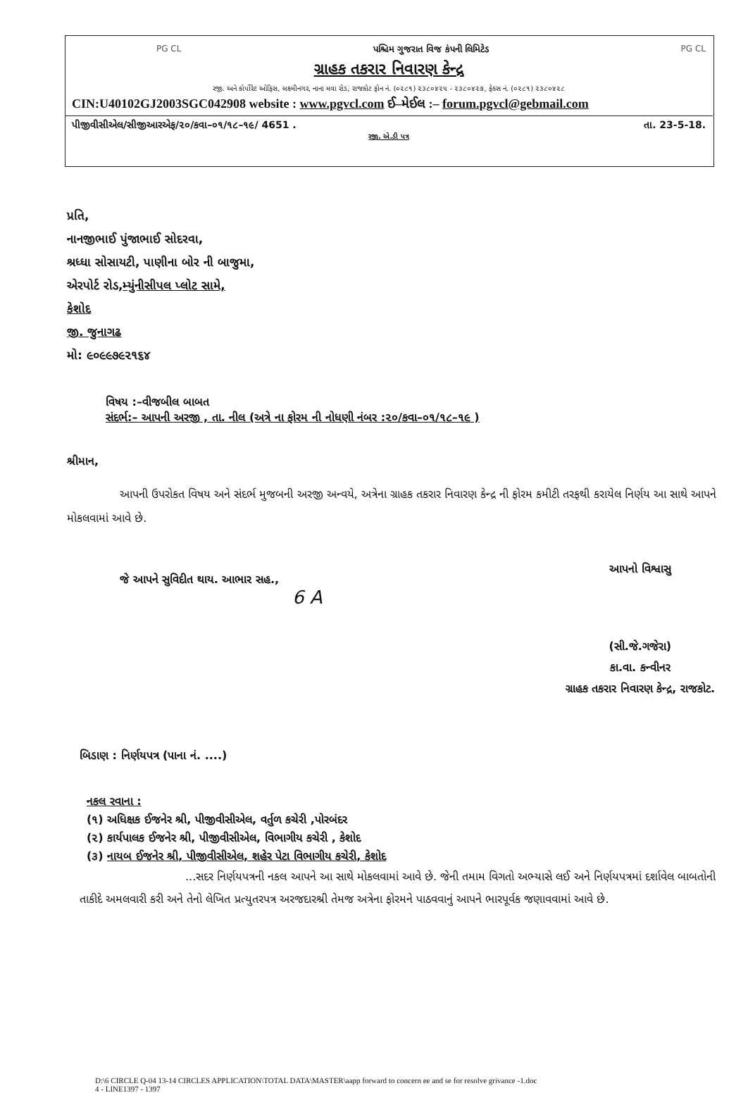PG CL પશ્ચિમ ગુજરાત વિજ કંપની લિમિટેડ PG CL
ગ્રાહક તકરાર નિવારણ કેન્દ્ર
રજી. અને કોર્પોરેટ ઓફિસ, લક્ષ્મીનગર, નાના મવા રોડ, રાજકોટ ફોન નં. (૦૨૮૧) ૨૩૮૦૪૨૫ - ૨૩૮૦૪૨૭, ફેક્સ નં. (૦૨૮૧) ૨૩૮૦૪૨૮
CIN:U40102GJ2003SGC042908 website : www.pgvcl.com ઈ–મેઈલ :– forum.pgvcl@gebmail.com
પીજીવીસીએલ/સીજીઆરએફ/૨૦/કવા–૦૧/૧૮–૧૯/ 4651 . તા. 23-5-18.
રજી. એ.ડી પત્ર
પ્રતિ,
નાનજીભાઈ પુંજાભાઈ સોદરવા,
શ્રધ્ધા સોસાયટી, પાણીના બોર ની બાજુમા,
એરપોર્ટ રોડ,મ્યુંનીસીપલ પ્લોટ સામે,
કેશોદ
જી. જુનાગઢ
મો: ૯૦૯૯૭૯૨૧૬૪
વિષય :–વીજબીલ બાબત
સંદર્ભ:– આપની અરજી , તા. નીલ (અત્રે ના ફોરમ ની નોધણી નંબર :૨૦/કવા–૦૧/૧૮–૧૯ )
શ્રીમાન,
આપની ઉપરોકત વિષય અને સંદર્ભ મુજબની અરજી અન્વયે, અત્રેના ગ્રાહક તકરાર નિવારણ કેન્દ્ર ની ફોરમ કમીટી તરફથી કરાયેલ નિર્ણય આ સાથે આપને મોકલવામાં આવે છે.
જે આપને સુવિદીત થાય. આભાર સહ.,
આપનો વિશ્વાસુ
(સી.જે.ગજેરા)
કા.વા. કન્વીનર
ગ્રાહક તકરાર નિવારણ કેન્દ્ર, રાજકોટ.
6 A
બિડાણ : નિર્ણયપત્ર (પાના નં. ....)
નકલ રવાના :
(૧) અધિક્ષક ઈજનેર શ્રી, પીજીવીસીએલ, વર્તુળ કચેરી ,પોરબંદર
(૨) કાર્યપાલક ઈજનેર શ્રી, પીજીવીસીએલ, વિભાગીય કચેરી , કેશોદ
(૩) નાયબ ઈજનેર શ્રી, પીજીવીસીએલ, શહેર પેટા વિભાગીય કચેરી, કેશોદ
...સદર નિર્ણયપત્રની નકલ આપને આ સાથે મોકલવામાં આવે છે. જેની તમામ વિગતો અભ્યાસે લઈ અને નિર્ણયપત્રમાં દર્શાવેલ બાબતોની તાકીદે અમલવારી કરી અને તેનો લેખિત પ્રત્યુતરપત્ર અરજદારશ્રી તેમજ અત્રેના ફોરમને પાઠવવાનું આપને ભારપૂર્વક જણાવવામાં આવે છે.
D:\6 CIRCLE Q-04 13-14 CIRCLES APPLICATION\TOTAL DATA\MASTER\aapp forward to concern ee and se for resolve grivance -1.doc
4 - LINE1397 - 1397